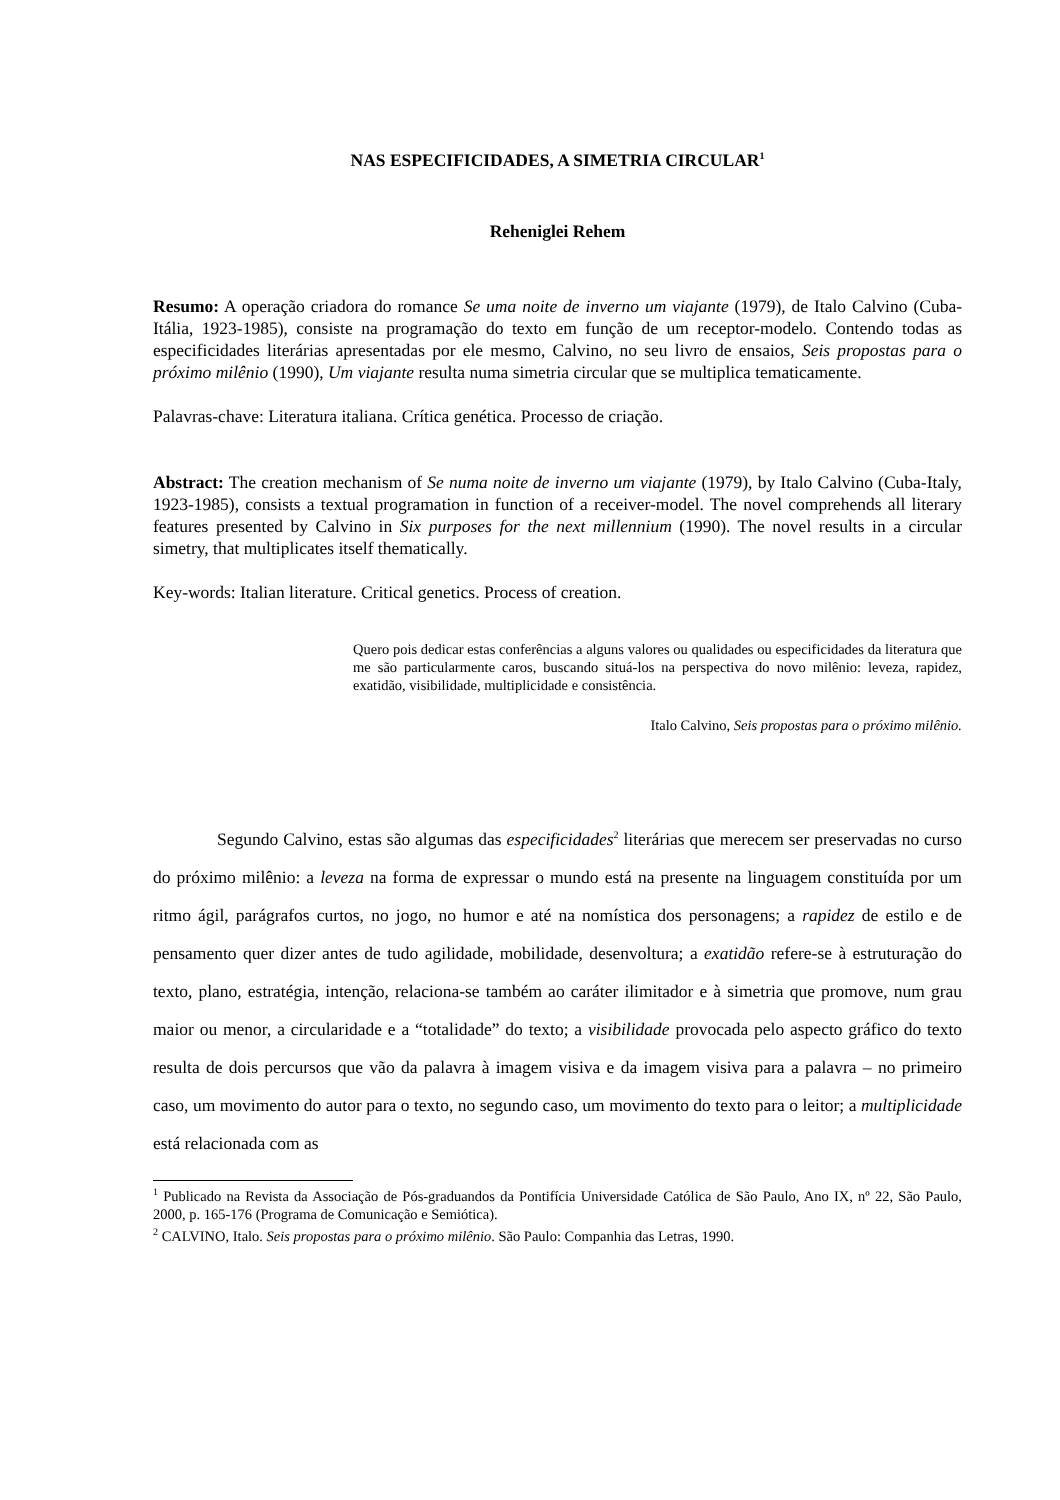NAS ESPECIFICIDADES, A SIMETRIA CIRCULAR<sup>1</sup>
Reheniglei Rehem
Resumo: A operação criadora do romance Se uma noite de inverno um viajante (1979), de Italo Calvino (Cuba-Itália, 1923-1985), consiste na programação do texto em função de um receptor-modelo. Contendo todas as especificidades literárias apresentadas por ele mesmo, Calvino, no seu livro de ensaios, Seis propostas para o próximo milênio (1990), Um viajante resulta numa simetria circular que se multiplica tematicamente.
Palavras-chave: Literatura italiana. Crítica genética. Processo de criação.
Abstract: The creation mechanism of Se numa noite de inverno um viajante (1979), by Italo Calvino (Cuba-Italy, 1923-1985), consists a textual programation in function of a receiver-model. The novel comprehends all literary features presented by Calvino in Six purposes for the next millennium (1990). The novel results in a circular simetry, that multiplicates itself thematically.
Key-words: Italian literature. Critical genetics. Process of creation.
Quero pois dedicar estas conferências a alguns valores ou qualidades ou especificidades da literatura que me são particularmente caros, buscando situá-los na perspectiva do novo milênio: leveza, rapidez, exatidão, visibilidade, multiplicidade e consistência.
Italo Calvino, Seis propostas para o próximo milênio.
Segundo Calvino, estas são algumas das especificidades<sup>2</sup> literárias que merecem ser preservadas no curso do próximo milênio: a leveza na forma de expressar o mundo está na presente na linguagem constituída por um ritmo ágil, parágrafos curtos, no jogo, no humor e até na nomística dos personagens; a rapidez de estilo e de pensamento quer dizer antes de tudo agilidade, mobilidade, desenvoltura; a exatidão refere-se à estruturação do texto, plano, estratégia, intenção, relaciona-se também ao caráter ilimitador e à simetria que promove, num grau maior ou menor, a circularidade e a “totalidade” do texto; a visibilidade provocada pelo aspecto gráfico do texto resulta de dois percursos que vão da palavra à imagem visiva e da imagem visiva para a palavra – no primeiro caso, um movimento do autor para o texto, no segundo caso, um movimento do texto para o leitor; a multiplicidade está relacionada com as
<sup>1</sup> Publicado na Revista da Associação de Pós-graduandos da Pontifícia Universidade Católica de São Paulo, Ano IX, nº 22, São Paulo, 2000, p. 165-176 (Programa de Comunicação e Semiótica).
<sup>2</sup> CALVINO, Italo. Seis propostas para o próximo milênio. São Paulo: Companhia das Letras, 1990.